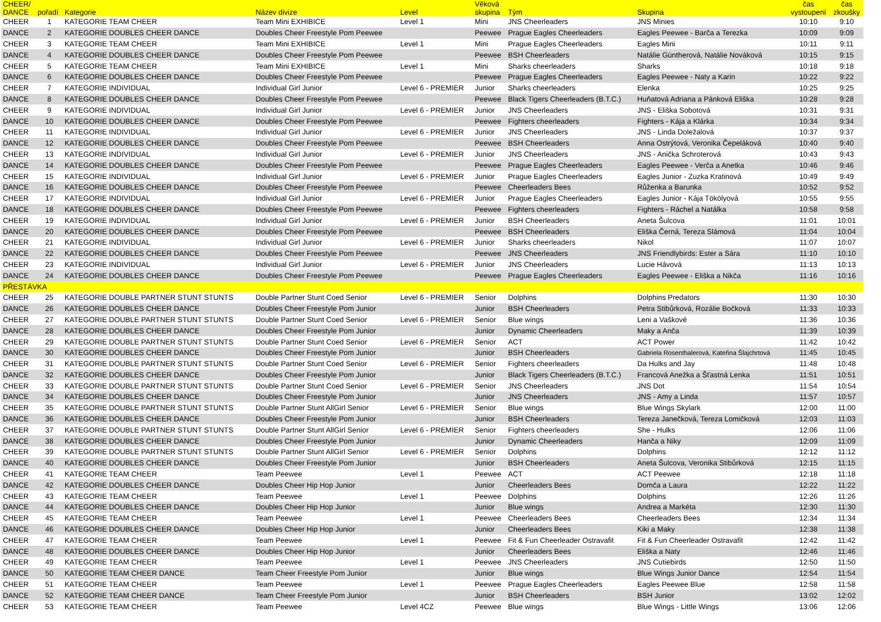| CHEER/ DANCE | pořadí | Kategorie | Název divize | Level | Věková skupina | Tým | Skupina | čas vystoupení | čas zkoušky |
| --- | --- | --- | --- | --- | --- | --- | --- | --- | --- |
| CHEER | 1 | KATEGORIE TEAM CHEER | Team Mini EXHIBICE | Level 1 | Mini | JNS Cheerleaders | JNS Minies | 10:10 | 9:10 |
| DANCE | 2 | KATEGORIE DOUBLES CHEER DANCE | Doubles Cheer Freestyle Pom Peewee | | Peewee | Prague Eagles Cheerleaders | Eagles Peewee - Barča a Terezka | 10:09 | 9:09 |
| CHEER | 3 | KATEGORIE TEAM CHEER | Team Mini EXHIBICE | Level 1 | Mini | Prague Eagles Cheerleaders | Eagles Mini | 10:11 | 9:11 |
| DANCE | 4 | KATEGORIE DOUBLES CHEER DANCE | Doubles Cheer Freestyle Pom Peewee | | Peewee | BSH Cheerleaders | Natálie Güntherová, Natálie Nováková | 10:15 | 9:15 |
| CHEER | 5 | KATEGORIE TEAM CHEER | Team Mini EXHIBICE | Level 1 | Mini | Sharks cheerleaders | Sharks | 10:18 | 9:18 |
| DANCE | 6 | KATEGORIE DOUBLES CHEER DANCE | Doubles Cheer Freestyle Pom Peewee | | Peewee | Prague Eagles Cheerleaders | Eagles Peewee - Naty a Karin | 10:22 | 9:22 |
| CHEER | 7 | KATEGORIE INDIVIDUAL | Individual Girl Junior | Level 6 - PREMIER | Junior | Sharks cheerleaders | Elenka | 10:25 | 9:25 |
| DANCE | 8 | KATEGORIE DOUBLES CHEER DANCE | Doubles Cheer Freestyle Pom Peewee | | Peewee | Black Tigers Cheerleaders (B.T.C.) | Huňatová Adriana a Pánková Eliška | 10:28 | 9:28 |
| CHEER | 9 | KATEGORIE INDIVIDUAL | Individual Girl Junior | Level 6 - PREMIER | Junior | JNS Cheerleaders | JNS - Eliška Sobotová | 10:31 | 9:31 |
| DANCE | 10 | KATEGORIE DOUBLES CHEER DANCE | Doubles Cheer Freestyle Pom Peewee | | Peewee | Fighters cheerleaders | Fighters - Kája a Klárka | 10:34 | 9:34 |
| CHEER | 11 | KATEGORIE INDIVIDUAL | Individual Girl Junior | Level 6 - PREMIER | Junior | JNS Cheerleaders | JNS - Linda Doležalová | 10:37 | 9:37 |
| DANCE | 12 | KATEGORIE DOUBLES CHEER DANCE | Doubles Cheer Freestyle Pom Peewee | | Peewee | BSH Cheerleaders | Anna Ostrýtová, Veronika Čepeláková | 10:40 | 9:40 |
| CHEER | 13 | KATEGORIE INDIVIDUAL | Individual Girl Junior | Level 6 - PREMIER | Junior | JNS Cheerleaders | JNS - Anička Schroterová | 10:43 | 9:43 |
| DANCE | 14 | KATEGORIE DOUBLES CHEER DANCE | Doubles Cheer Freestyle Pom Peewee | | Peewee | Prague Eagles Cheerleaders | Eagles Peewee - Verča a Anetka | 10:46 | 9:46 |
| CHEER | 15 | KATEGORIE INDIVIDUAL | Individual Girl Junior | Level 6 - PREMIER | Junior | Prague Eagles Cheerleaders | Eagles Junior - Zuzka Kratinová | 10:49 | 9:49 |
| DANCE | 16 | KATEGORIE DOUBLES CHEER DANCE | Doubles Cheer Freestyle Pom Peewee | | Peewee | Cheerleaders Bees | Růženka a Barunka | 10:52 | 9:52 |
| CHEER | 17 | KATEGORIE INDIVIDUAL | Individual Girl Junior | Level 6 - PREMIER | Junior | Prague Eagles Cheerleaders | Eagles Junior - Kája Tökölyová | 10:55 | 9:55 |
| DANCE | 18 | KATEGORIE DOUBLES CHEER DANCE | Doubles Cheer Freestyle Pom Peewee | | Peewee | Fighters cheerleaders | Fighters - Ráchel a Natálka | 10:58 | 9:58 |
| CHEER | 19 | KATEGORIE INDIVIDUAL | Individual Girl Junior | Level 6 - PREMIER | Junior | BSH Cheerleaders | Aneta Šulcova | 11:01 | 10:01 |
| DANCE | 20 | KATEGORIE DOUBLES CHEER DANCE | Doubles Cheer Freestyle Pom Peewee | | Peewee | BSH Cheerleaders | Eliška Černá, Tereza Slámová | 11:04 | 10:04 |
| CHEER | 21 | KATEGORIE INDIVIDUAL | Individual Girl Junior | Level 6 - PREMIER | Junior | Sharks cheerleaders | Nikol | 11:07 | 10:07 |
| DANCE | 22 | KATEGORIE DOUBLES CHEER DANCE | Doubles Cheer Freestyle Pom Peewee | | Peewee | JNS Cheerleaders | JNS Friendlybirds: Ester a Sára | 11:10 | 10:10 |
| CHEER | 23 | KATEGORIE INDIVIDUAL | Individual Girl Junior | Level 6 - PREMIER | Junior | JNS Cheerleaders | Lucie Hávová | 11:13 | 10:13 |
| DANCE | 24 | KATEGORIE DOUBLES CHEER DANCE | Doubles Cheer Freestyle Pom Peewee | | Peewee | Prague Eagles Cheerleaders | Eagles Peewee - Eliška a Nikča | 11:16 | 10:16 |
| PŘESTÁVKA | | | | | | | | | |
| CHEER | 25 | KATEGORIE DOUBLE PARTNER STUNT STUNTS | Double Partner Stunt Coed Senior | Level 6 - PREMIER | Senior | Dolphins | Dolphins Predators | 11:30 | 10:30 |
| DANCE | 26 | KATEGORIE DOUBLES CHEER DANCE | Doubles Cheer Freestyle Pom Junior | | Junior | BSH Cheerleaders | Petra Stibůrková, Rozálie Bočková | 11:33 | 10:33 |
| CHEER | 27 | KATEGORIE DOUBLE PARTNER STUNT STUNTS | Double Partner Stunt Coed Senior | Level 6 - PREMIER | Senior | Blue wings | Leni a Vaškové | 11:36 | 10:36 |
| DANCE | 28 | KATEGORIE DOUBLES CHEER DANCE | Doubles Cheer Freestyle Pom Junior | | Junior | Dynamic Cheerleaders | Maky a Anča | 11:39 | 10:39 |
| CHEER | 29 | KATEGORIE DOUBLE PARTNER STUNT STUNTS | Double Partner Stunt Coed Senior | Level 6 - PREMIER | Senior | ACT | ACT Power | 11:42 | 10:42 |
| DANCE | 30 | KATEGORIE DOUBLES CHEER DANCE | Doubles Cheer Freestyle Pom Junior | | Junior | BSH Cheerleaders | Gabriela Rosenthalerová, Kateřina Šlajchrtová | 11:45 | 10:45 |
| CHEER | 31 | KATEGORIE DOUBLE PARTNER STUNT STUNTS | Double Partner Stunt Coed Senior | Level 6 - PREMIER | Senior | Fighters cheerleaders | Da Hulks and Jay | 11:48 | 10:48 |
| DANCE | 32 | KATEGORIE DOUBLES CHEER DANCE | Doubles Cheer Freestyle Pom Junior | | Junior | Black Tigers Cheerleaders (B.T.C.) | Francová Anežka a Šťastná Lenka | 11:51 | 10:51 |
| CHEER | 33 | KATEGORIE DOUBLE PARTNER STUNT STUNTS | Double Partner Stunt Coed Senior | Level 6 - PREMIER | Senior | JNS Cheerleaders | JNS Dot | 11:54 | 10:54 |
| DANCE | 34 | KATEGORIE DOUBLES CHEER DANCE | Doubles Cheer Freestyle Pom Junior | | Junior | JNS Cheerleaders | JNS - Amy a Linda | 11:57 | 10:57 |
| CHEER | 35 | KATEGORIE DOUBLE PARTNER STUNT STUNTS | Double Partner Stunt AllGirl Senior | Level 6 - PREMIER | Senior | Blue wings | Blue Wings Skylark | 12:00 | 11:00 |
| DANCE | 36 | KATEGORIE DOUBLES CHEER DANCE | Doubles Cheer Freestyle Pom Junior | | Junior | BSH Cheerleaders | Tereza Janečková, Tereza Lomičková | 12:03 | 11:03 |
| CHEER | 37 | KATEGORIE DOUBLE PARTNER STUNT STUNTS | Double Partner Stunt AllGirl Senior | Level 6 - PREMIER | Senior | Fighters cheerleaders | She - Hulks | 12:06 | 11:06 |
| DANCE | 38 | KATEGORIE DOUBLES CHEER DANCE | Doubles Cheer Freestyle Pom Junior | | Junior | Dynamic Cheerleaders | Hanča a Niky | 12:09 | 11:09 |
| CHEER | 39 | KATEGORIE DOUBLE PARTNER STUNT STUNTS | Double Partner Stunt AllGirl Senior | Level 6 - PREMIER | Senior | Dolphins | Dolphins | 12:12 | 11:12 |
| DANCE | 40 | KATEGORIE DOUBLES CHEER DANCE | Doubles Cheer Freestyle Pom Junior | | Junior | BSH Cheerleaders | Aneta Šulcova, Veronika Stibůrková | 12:15 | 11:15 |
| CHEER | 41 | KATEGORIE TEAM CHEER | Team Peewee | Level 1 | Peewee | ACT | ACT Peewee | 12:18 | 11:18 |
| DANCE | 42 | KATEGORIE DOUBLES CHEER DANCE | Doubles Cheer Hip Hop Junior | | Junior | Cheerleaders Bees | Domča a Laura | 12:22 | 11:22 |
| CHEER | 43 | KATEGORIE TEAM CHEER | Team Peewee | Level 1 | Peewee | Dolphins | Dolphins | 12:26 | 11:26 |
| DANCE | 44 | KATEGORIE DOUBLES CHEER DANCE | Doubles Cheer Hip Hop Junior | | Junior | Blue wings | Andrea a Markéta | 12:30 | 11:30 |
| CHEER | 45 | KATEGORIE TEAM CHEER | Team Peewee | Level 1 | Peewee | Cheerleaders Bees | Cheerleaders Bees | 12:34 | 11:34 |
| DANCE | 46 | KATEGORIE DOUBLES CHEER DANCE | Doubles Cheer Hip Hop Junior | | Junior | Cheerleaders Bees | Kiki a Maky | 12:38 | 11:38 |
| CHEER | 47 | KATEGORIE TEAM CHEER | Team Peewee | Level 1 | Peewee | Fit & Fun Cheerleader Ostravafit | Fit & Fun Cheerleader Ostravafit | 12:42 | 11:42 |
| DANCE | 48 | KATEGORIE DOUBLES CHEER DANCE | Doubles Cheer Hip Hop Junior | | Junior | Cheerleaders Bees | Eliška a Naty | 12:46 | 11:46 |
| CHEER | 49 | KATEGORIE TEAM CHEER | Team Peewee | Level 1 | Peewee | JNS Cheerleaders | JNS Cutiebirds | 12:50 | 11:50 |
| DANCE | 50 | KATEGORIE TEAM CHEER DANCE | Team Cheer Freestyle Pom Junior | | Junior | Blue wings | Blue Wings Junior Dance | 12:54 | 11:54 |
| CHEER | 51 | KATEGORIE TEAM CHEER | Team Peewee | Level 1 | Peewee | Prague Eagles Cheerleaders | Eagles Peewee Blue | 12:58 | 11:58 |
| DANCE | 52 | KATEGORIE TEAM CHEER DANCE | Team Cheer Freestyle Pom Junior | | Junior | BSH Cheerleaders | BSH Junior | 13:02 | 12:02 |
| CHEER | 53 | KATEGORIE TEAM CHEER | Team Peewee | Level 4CZ | Peewee | Blue wings | Blue Wings - Little Wings | 13:06 | 12:06 |